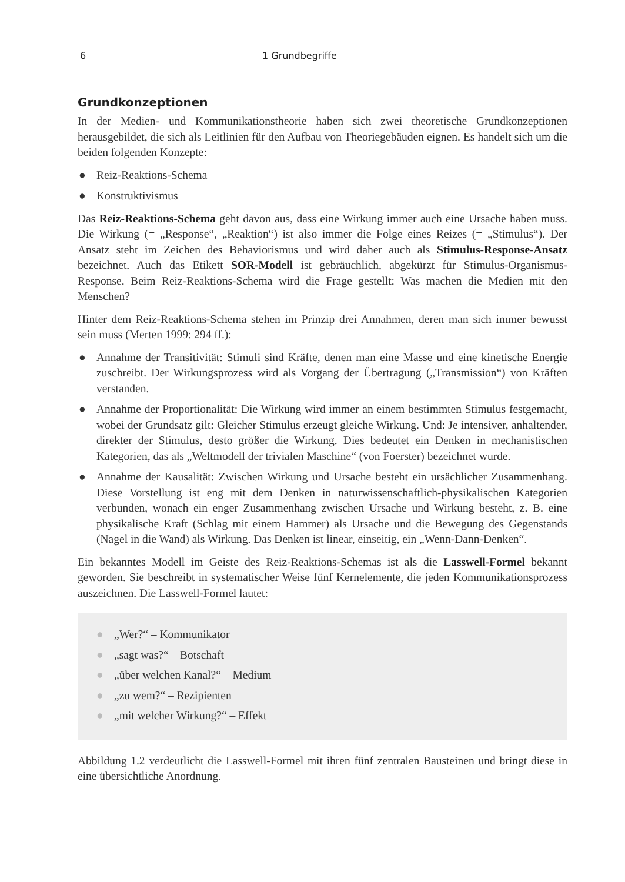6 1 Grundbegriffe
Grundkonzeptionen
In der Medien- und Kommunikationstheorie haben sich zwei theoretische Grundkonzeptionen herausgebildet, die sich als Leitlinien für den Aufbau von Theoriegebäuden eignen. Es handelt sich um die beiden folgenden Konzepte:
● Reiz-Reaktions-Schema
● Konstruktivismus
Das Reiz-Reaktions-Schema geht davon aus, dass eine Wirkung immer auch eine Ursache haben muss. Die Wirkung (= „Response“, „Reaktion“) ist also immer die Folge eines Reizes (= „Stimulus“). Der Ansatz steht im Zeichen des Behaviorismus und wird daher auch als Stimulus-Response-Ansatz bezeichnet. Auch das Etikett SOR-Modell ist gebräuchlich, abgekürzt für Stimulus-Organismus-Response. Beim Reiz-Reaktions-Schema wird die Frage gestellt: Was machen die Medien mit den Menschen?
Hinter dem Reiz-Reaktions-Schema stehen im Prinzip drei Annahmen, deren man sich immer bewusst sein muss (Merten 1999: 294 ff.):
● Annahme der Transitivität: Stimuli sind Kräfte, denen man eine Masse und eine kinetische Energie zuschreibt. Der Wirkungsprozess wird als Vorgang der Übertragung („Transmission“) von Kräften verstanden.
● Annahme der Proportionalität: Die Wirkung wird immer an einem bestimmten Stimulus festgemacht, wobei der Grundsatz gilt: Gleicher Stimulus erzeugt gleiche Wirkung. Und: Je intensiver, anhaltender, direkter der Stimulus, desto größer die Wirkung. Dies bedeutet ein Denken in mechanistischen Kategorien, das als „Weltmodell der trivialen Maschine“ (von Foerster) bezeichnet wurde.
● Annahme der Kausalität: Zwischen Wirkung und Ursache besteht ein ursächlicher Zusammenhang. Diese Vorstellung ist eng mit dem Denken in naturwissenschaftlich-physikalischen Kategorien verbunden, wonach ein enger Zusammenhang zwischen Ursache und Wirkung besteht, z. B. eine physikalische Kraft (Schlag mit einem Hammer) als Ursache und die Bewegung des Gegenstands (Nagel in die Wand) als Wirkung. Das Denken ist linear, einseitig, ein „Wenn-Dann-Denken“.
Ein bekanntes Modell im Geiste des Reiz-Reaktions-Schemas ist als die Lasswell-Formel bekannt geworden. Sie beschreibt in systematischer Weise fünf Kernelemente, die jeden Kommunikationsprozess auszeichnen. Die Lasswell-Formel lautet:
● „Wer?“ – Kommunikator
● „sagt was?“ – Botschaft
● „über welchen Kanal?“ – Medium
● „zu wem?“ – Rezipienten
● „mit welcher Wirkung?“ – Effekt
Abbildung 1.2 verdeutlicht die Lasswell-Formel mit ihren fünf zentralen Bausteinen und bringt diese in eine übersichtliche Anordnung.